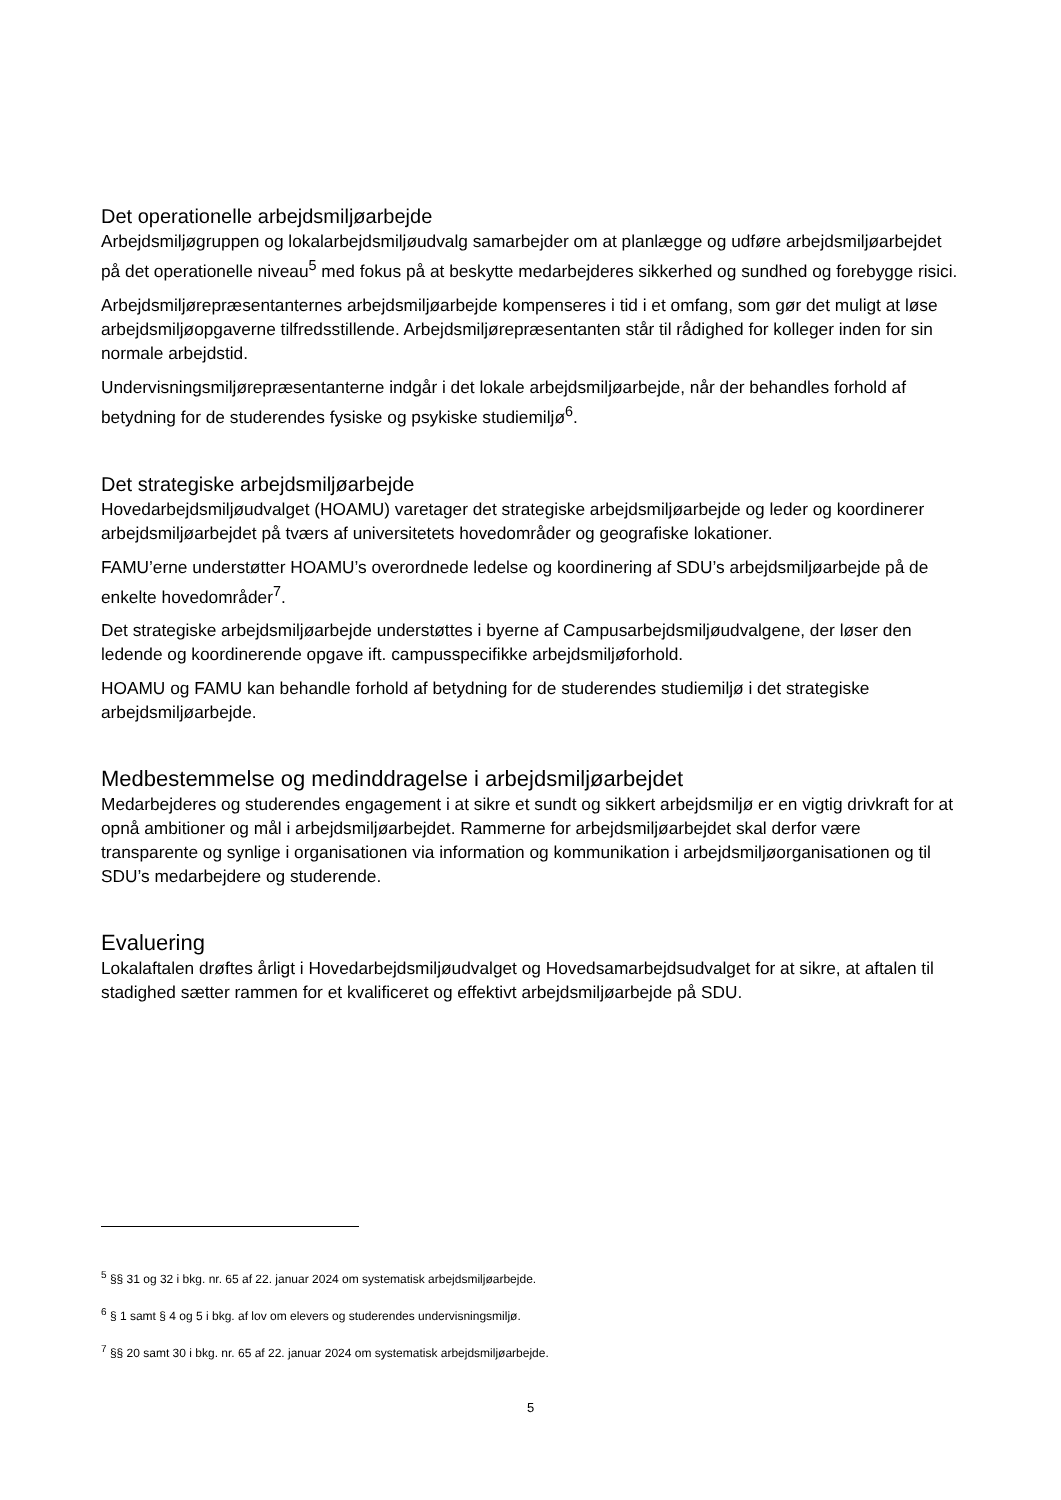Det operationelle arbejdsmiljøarbejde
Arbejdsmiljøgruppen og lokalarbejdsmiljøudvalg samarbejder om at planlægge og udføre arbejdsmiljøarbejdet på det operationelle niveau<sup>5</sup> med fokus på at beskytte medarbejderes sikkerhed og sundhed og forebygge risici.
Arbejdsmiljørepræsentanternes arbejdsmiljøarbejde kompenseres i tid i et omfang, som gør det muligt at løse arbejdsmiljøopgaverne tilfredsstillende. Arbejdsmiljørepræsentanten står til rådighed for kolleger inden for sin normale arbejdstid.
Undervisningsmiljørepræsentanterne indgår i det lokale arbejdsmiljøarbejde, når der behandles forhold af betydning for de studerendes fysiske og psykiske studiemiljø<sup>6</sup>.
Det strategiske arbejdsmiljøarbejde
Hovedarbejdsmiljøudvalget (HOAMU) varetager det strategiske arbejdsmiljøarbejde og leder og koordinerer arbejdsmiljøarbejdet på tværs af universitetets hovedområder og geografiske lokationer.
FAMU’erne understøtter HOAMU’s overordnede ledelse og koordinering af SDU’s arbejdsmiljøarbejde på de enkelte hovedområder<sup>7</sup>.
Det strategiske arbejdsmiljøarbejde understøttes i byerne af Campusarbejdsmiljøudvalgene, der løser den ledende og koordinerende opgave ift. campusspecifikke arbejdsmiljøforhold.
HOAMU og FAMU kan behandle forhold af betydning for de studerendes studiemiljø i det strategiske arbejdsmiljøarbejde.
Medbestemmelse og medinddragelse i arbejdsmiljøarbejdet
Medarbejderes og studerendes engagement i at sikre et sundt og sikkert arbejdsmiljø er en vigtig drivkraft for at opnå ambitioner og mål i arbejdsmiljøarbejdet. Rammerne for arbejdsmiljøarbejdet skal derfor være transparente og synlige i organisationen via information og kommunikation i arbejdsmiljøorganisationen og til SDU’s medarbejdere og studerende.
Evaluering
Lokalaftalen drøftes årligt i Hovedarbejdsmiljøudvalget og Hovedsamarbejdsudvalget for at sikre, at aftalen til stadighed sætter rammen for et kvalificeret og effektivt arbejdsmiljøarbejde på SDU.
<sup>5</sup> §§ 31 og 32 i bkg. nr. 65 af 22. januar 2024 om systematisk arbejdsmiljøarbejde.
<sup>6</sup> § 1 samt § 4 og 5 i bkg. af lov om elevers og studerendes undervisningsmiljø.
<sup>7</sup> §§ 20 samt 30 i bkg. nr. 65 af 22. januar 2024 om systematisk arbejdsmiljøarbejde.
5